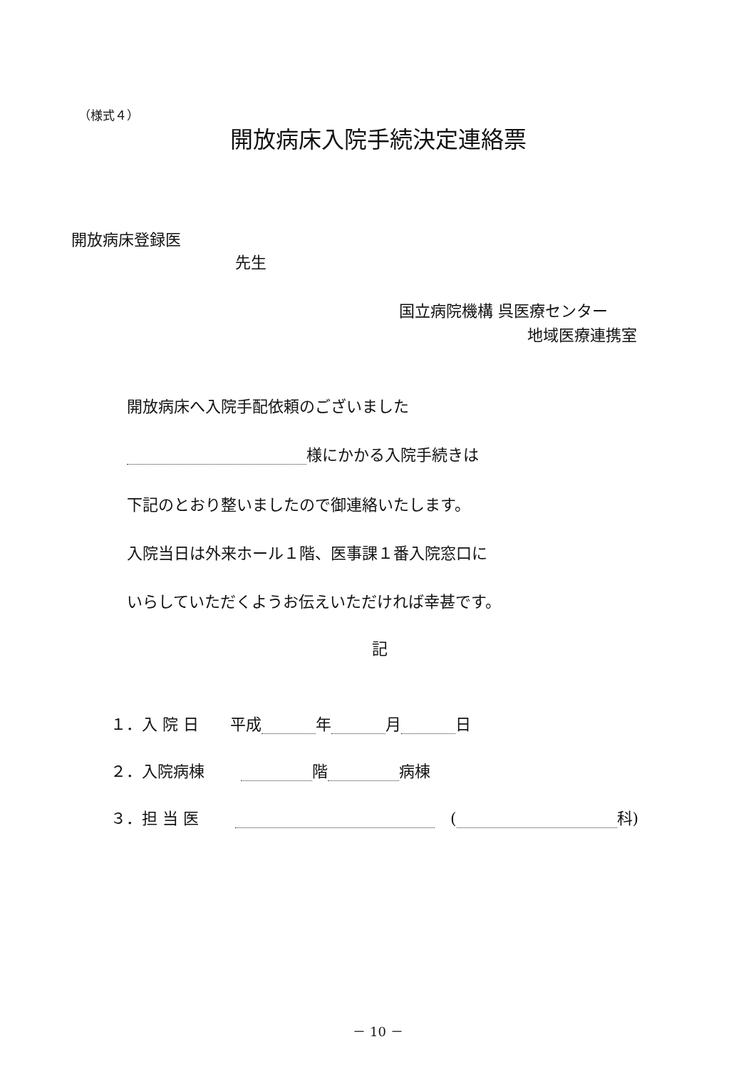（様式４）
開放病床入院手続決定連絡票
開放病床登録医
先生
国立病院機構 呉医療センター
地域医療連携室
開放病床へ入院手配依頼のございました
様にかかる入院手続きは
下記のとおり整いましたので御連絡いたします。
入院当日は外来ホール１階、医事課１番入院窓口に
いらしていただくようお伝えいただければ幸甚です。
記
１．入 院 日　　平成 年 月 日
２．入院病棟　　 階 病棟
３．担 当 医　　 　( 科)
－ 10 －